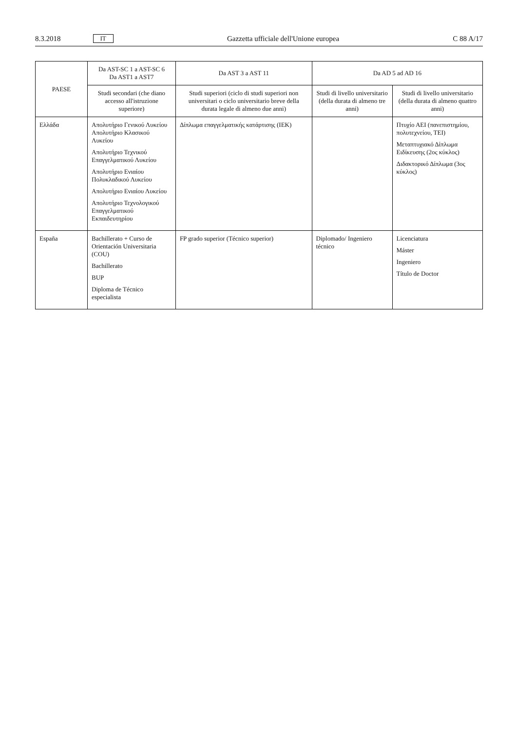8.3.2018 IT
Gazzetta ufficiale dell'Unione europea C 88 A/17
| PAESE | Da AST-SC 1 a AST-SC 6 Da AST1 a AST7 | Da AST 3 a AST 11 | Da AD 5 ad AD 16 | |
| --- | --- | --- | --- | --- |
| | Studi secondari (che diano accesso all'istruzione superiore) | Studi superiori (ciclo di studi superiori non universitari o ciclo universitario breve della durata legale di almeno due anni) | Studi di livello universitario (della durata di almeno tre anni) | Studi di livello universitario (della durata di almeno quattro anni) |
| Ελλάδα | Απολυτήριο Γενικού Λυκείου Απολυτήριο Κλασικού Λυκείου Απολυτήριο Τεχνικού Επαγγελματικού Λυκείου Απολυτήριο Ενιαίου Πολυκλαδικού Λυκείου Απολυτήριο Ενιαίου Λυκείου Απολυτήριο Τεχνολογικού Επαγγελματικού Εκπαιδευτηρίου | Δίπλωμα επαγγελματικής κατάρτισης (IEK) | | Πτυχίο ΑΕΙ (πανεπιστημίου, πολυτεχνείου, ΤΕΙ) Μεταπτυχιακό Δίπλωμα Ειδίκευσης (2ος κύκλος) Διδακτορικό Δίπλωμα (3ος κύκλος) |
| España | Bachillerato + Curso de Orientación Universitaria (COU) Bachillerato BUP Diploma de Técnico especialista | FP grado superior (Técnico superior) | Diplomado/ Ingeniero técnico | Licenciatura Máster Ingeniero Título de Doctor |